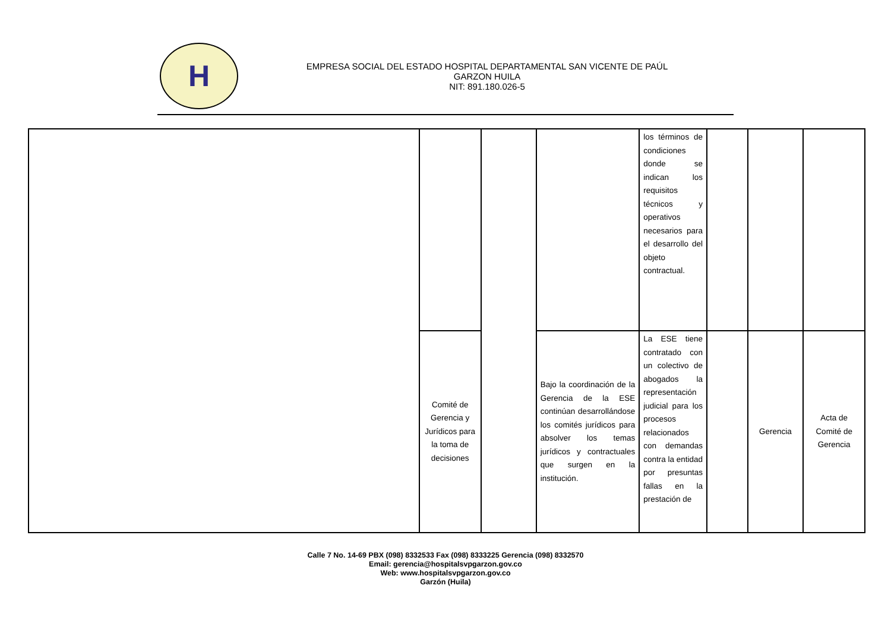H
EMPRESA SOCIAL DEL ESTADO HOSPITAL DEPARTAMENTAL SAN VICENTE DE PAÚL
GARZON HUILA
NIT: 891.180.026-5
| | | | | los términos de condiciones donde se indican los requisitos técnicos y operativos necesarios para el desarrollo del objeto contractual. | | | |
| | Comité de Gerencia y Jurídicos para la toma de decisiones | | Bajo la coordinación de la Gerencia de la ESE continúan desarrollándose los comités jurídicos para absolver los temas jurídicos y contractuales que surgen en la institución. | La ESE tiene contratado con un colectivo de abogados la representación judicial para los procesos relacionados con demandas contra la entidad por presuntas fallas en la prestación de | | Gerencia | Acta de Comité de Gerencia |
Calle 7 No. 14-69 PBX (098) 8332533 Fax (098) 8333225 Gerencia (098) 8332570
Email: gerencia@hospitalsvpgarzon.gov.co
Web: www.hospitalsvpgarzon.gov.co
Garzón (Huila)